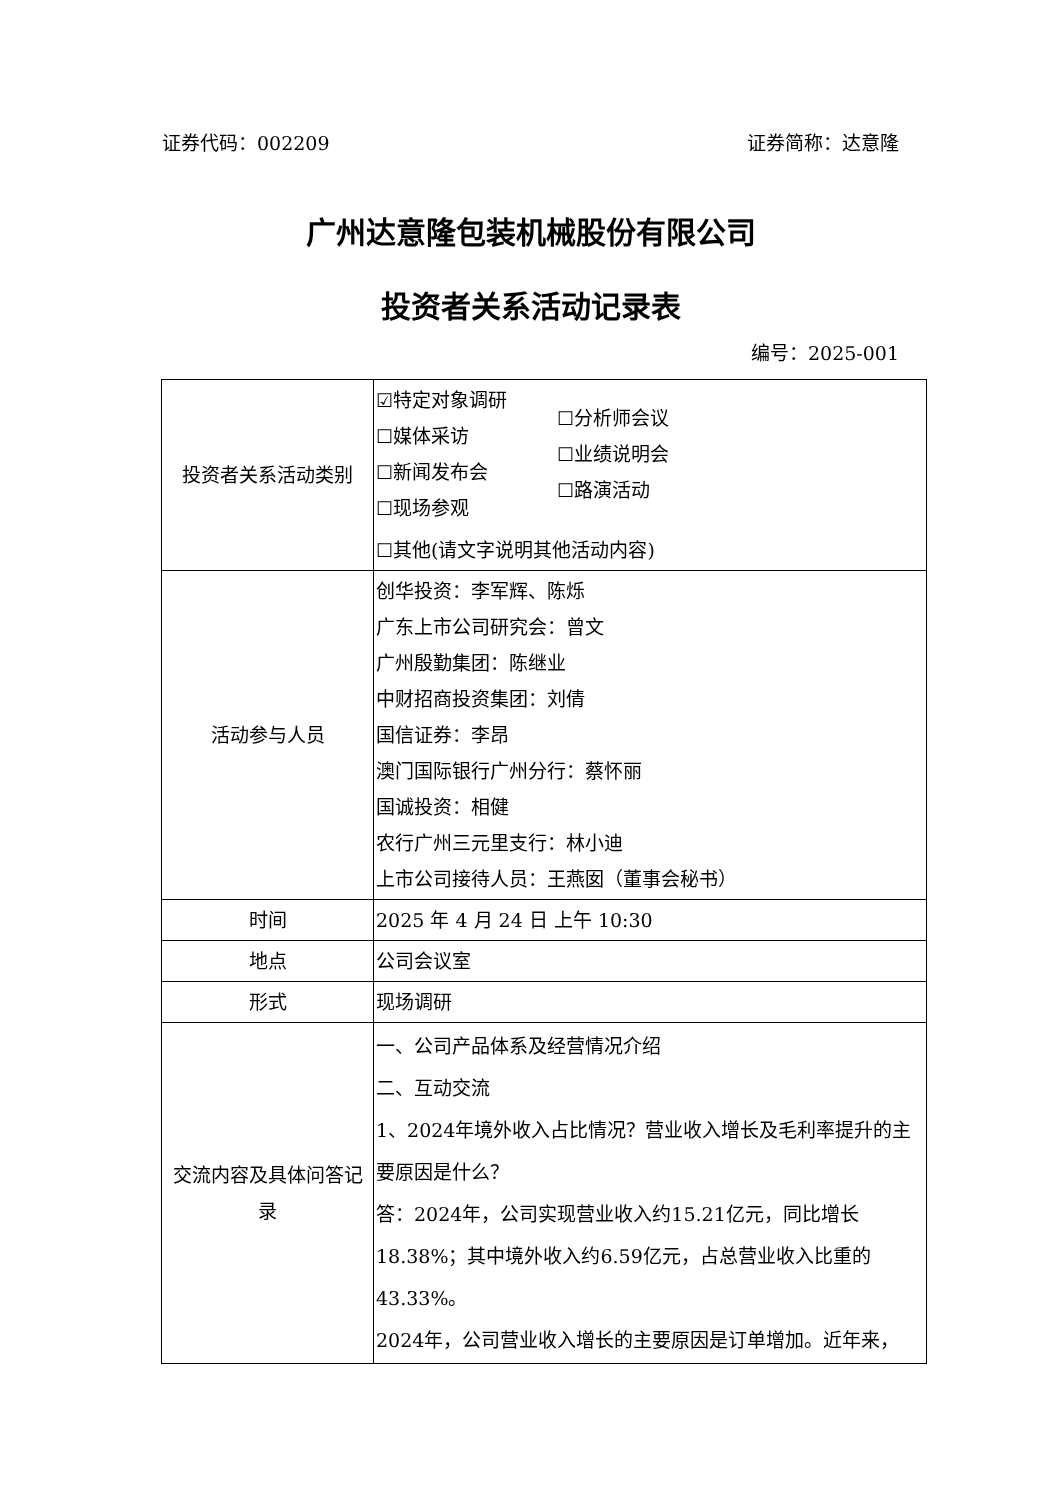证券代码：002209 证券简称：达意隆
广州达意隆包装机械股份有限公司
投资者关系活动记录表
编号：2025-001
| 投资者关系活动类别 | ☑特定对象调研 ☐媒体采访 ☐新闻发布会 ☐现场参观 ☐分析师会议 ☐业绩说明会 ☐路演活动 ☐其他(请文字说明其他活动内容) |
| 活动参与人员 | 创华投资：李军辉、陈烁 广东上市公司研究会：曾文 广州殷勤集团：陈继业 中财招商投资集团：刘倩 国信证券：李昂 澳门国际银行广州分行：蔡怀丽 国诚投资：相健 农行广州三元里支行：林小迪 上市公司接待人员：王燕囡（董事会秘书） |
| 时间 | 2025 年 4 月 24 日 上午 10:30 |
| 地点 | 公司会议室 |
| 形式 | 现场调研 |
| 交流内容及具体问答记录 | 一、公司产品体系及经营情况介绍 二、互动交流 1、2024年境外收入占比情况？营业收入增长及毛利率提升的主要原因是什么？ 答：2024年，公司实现营业收入约15.21亿元，同比增长18.38%；其中境外收入约6.59亿元，占总营业收入比重的43.33%。 2024年，公司营业收入增长的主要原因是订单增加。近年来， |